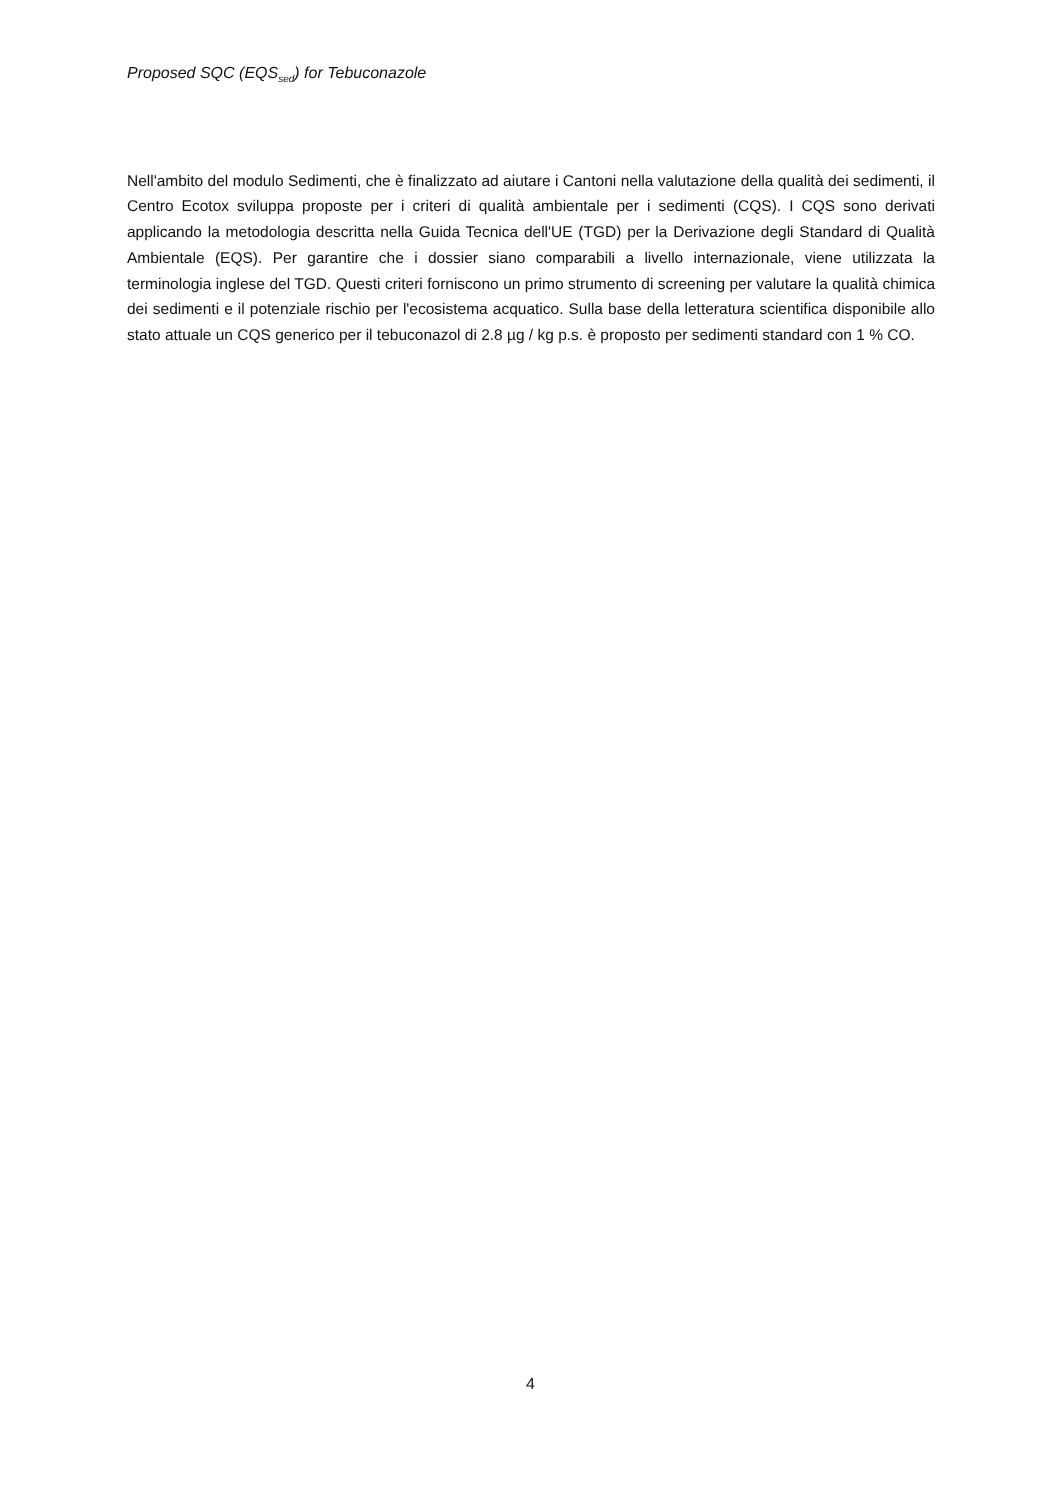Proposed SQC (EQS<sub>sed</sub>) for Tebuconazole
Nell'ambito del modulo Sedimenti, che è finalizzato ad aiutare i Cantoni nella valutazione della qualità dei sedimenti, il Centro Ecotox sviluppa proposte per i criteri di qualità ambientale per i sedimenti (CQS). I CQS sono derivati applicando la metodologia descritta nella Guida Tecnica dell'UE (TGD) per la Derivazione degli Standard di Qualità Ambientale (EQS). Per garantire che i dossier siano comparabili a livello internazionale, viene utilizzata la terminologia inglese del TGD. Questi criteri forniscono un primo strumento di screening per valutare la qualità chimica dei sedimenti e il potenziale rischio per l'ecosistema acquatico. Sulla base della letteratura scientifica disponibile allo stato attuale un CQS generico per il tebuconazol di 2.8 µg / kg p.s. è proposto per sedimenti standard con 1 % CO.
4